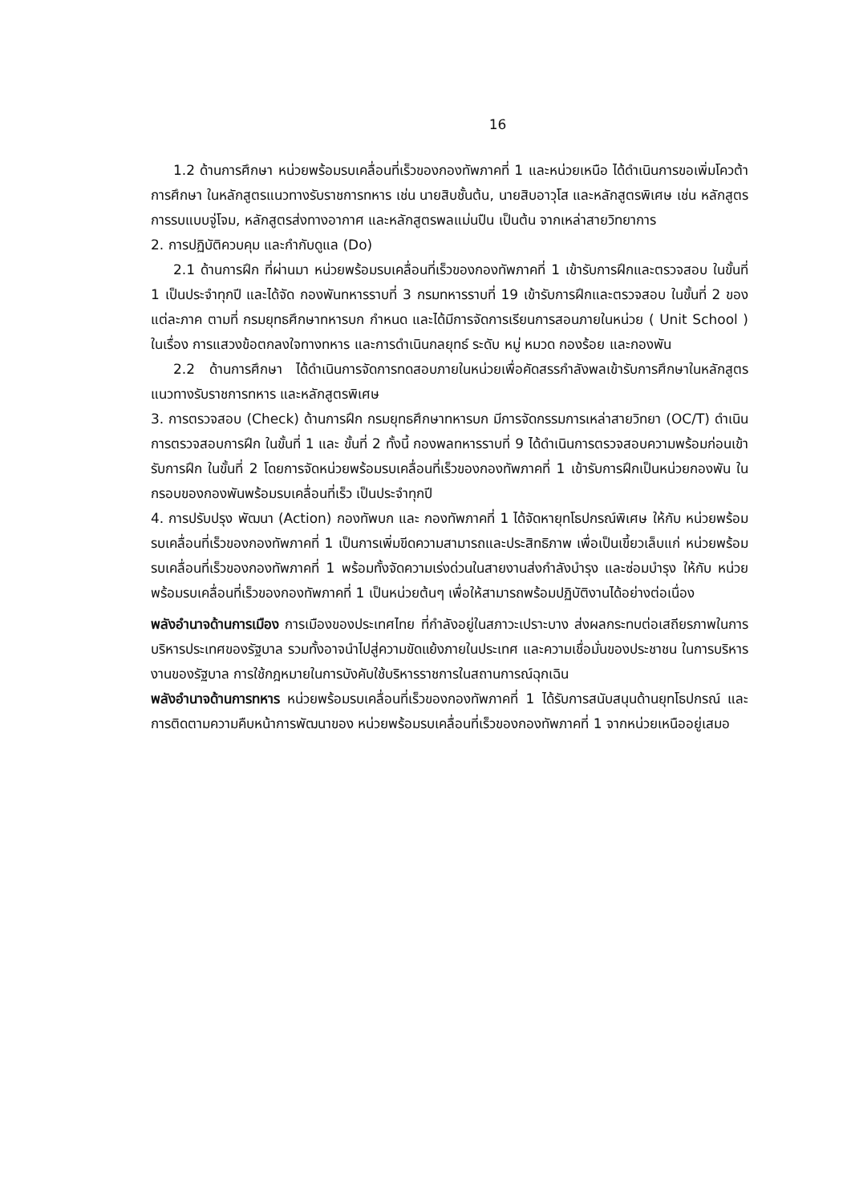16
1.2 ด้านการศึกษา หน่วยพร้อมรบเคลื่อนที่เร็วของกองทัพภาคที่ 1 และหน่วยเหนือ ได้ดำเนินการขอเพิ่มโควต้าการศึกษา ในหลักสูตรแนวทางรับราชการทหาร เช่น นายสิบชั้นต้น, นายสิบอาวุโส และหลักสูตรพิเศษ เช่น หลักสูตรการรบแบบจู่โจม, หลักสูตรส่งทางอากาศ และหลักสูตรพลแม่นปืน เป็นต้น จากเหล่าสายวิทยาการ
2. การปฏิบัติควบคุม และกำกับดูแล (Do)
2.1 ด้านการฝึก ที่ผ่านมา หน่วยพร้อมรบเคลื่อนที่เร็วของกองทัพภาคที่ 1 เข้ารับการฝึกและตรวจสอบ ในขั้นที่ 1 เป็นประจำทุกปี และได้จัด กองพันทหารราบที่ 3 กรมทหารราบที่ 19 เข้ารับการฝึกและตรวจสอบ ในขั้นที่ 2 ของแต่ละภาค ตามที่ กรมยุทธศึกษาทหารบก กำหนด และได้มีการจัดการเรียนการสอนภายในหน่วย ( Unit School ) ในเรื่อง การแสวงข้อตกลงใจทางทหาร และการดำเนินกลยุทธ์ ระดับ หมู่ หมวด กองร้อย และกองพัน
2.2 ด้านการศึกษา ได้ดำเนินการจัดการทดสอบภายในหน่วยเพื่อคัดสรรกำลังพลเข้ารับการศึกษาในหลักสูตรแนวทางรับราชการทหาร และหลักสูตรพิเศษ
3. การตรวจสอบ (Check) ด้านการฝึก กรมยุทธศึกษาทหารบก มีการจัดกรรมการเหล่าสายวิทยา (OC/T) ดำเนินการตรวจสอบการฝึก ในขั้นที่ 1 และ ขั้นที่ 2 ทั้งนี้ กองพลทหารราบที่ 9 ได้ดำเนินการตรวจสอบความพร้อมก่อนเข้ารับการฝึก ในขั้นที่ 2 โดยการจัดหน่วยพร้อมรบเคลื่อนที่เร็วของกองทัพภาคที่ 1 เข้ารับการฝึกเป็นหน่วยกองพัน ในกรอบของกองพันพร้อมรบเคลื่อนที่เร็ว เป็นประจำทุกปี
4. การปรับปรุง พัฒนา (Action) กองทัพบก และ กองทัพภาคที่ 1 ได้จัดหายุทโธปกรณ์พิเศษ ให้กับ หน่วยพร้อมรบเคลื่อนที่เร็วของกองทัพภาคที่ 1 เป็นการเพิ่มขีดความสามารถและประสิทธิภาพ เพื่อเป็นเขี้ยวเล็บแก่ หน่วยพร้อมรบเคลื่อนที่เร็วของกองทัพภาคที่ 1 พร้อมทั้งจัดความเร่งด่วนในสายงานส่งกำลังบำรุง และซ่อมบำรุง ให้กับ หน่วยพร้อมรบเคลื่อนที่เร็วของกองทัพภาคที่ 1 เป็นหน่วยต้นๆ เพื่อให้สามารถพร้อมปฏิบัติงานได้อย่างต่อเนื่อง
พลังอำนาจด้านการเมือง การเมืองของประเทศไทย ที่กำลังอยู่ในสภาวะเปราะบาง ส่งผลกระทบต่อเสถียรภาพในการบริหารประเทศของรัฐบาล รวมทั้งอาจนำไปสู่ความขัดแย้งภายในประเทศ และความเชื่อมั่นของประชาชน ในการบริหารงานของรัฐบาล การใช้กฎหมายในการบังคับใช้บริหารราชการในสถานการณ์ฉุกเฉิน
พลังอำนาจด้านการทหาร หน่วยพร้อมรบเคลื่อนที่เร็วของกองทัพภาคที่ 1 ได้รับการสนับสนุนด้านยุทโธปกรณ์ และการติดตามความคืบหน้าการพัฒนาของ หน่วยพร้อมรบเคลื่อนที่เร็วของกองทัพภาคที่ 1 จากหน่วยเหนืออยู่เสมอ